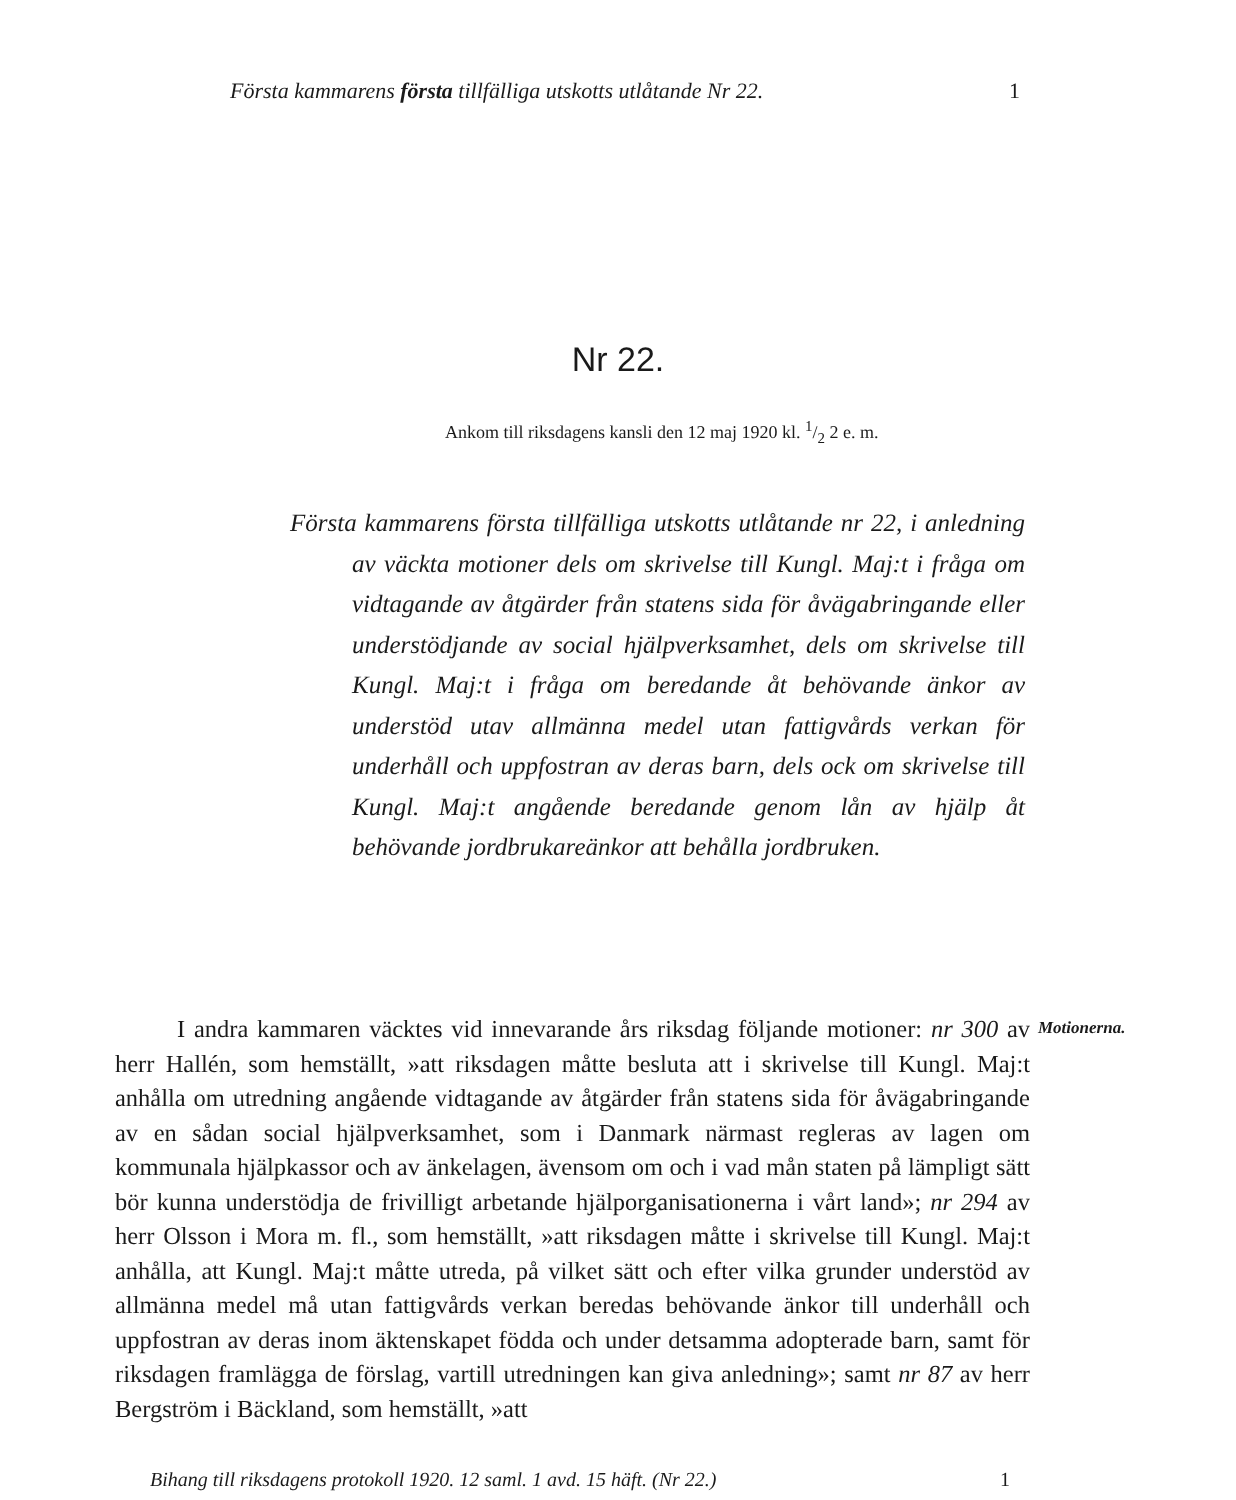Första kammarens första tillfälliga utskotts utlåtande Nr 22. 1
Nr 22.
Ankom till riksdagens kansli den 12 maj 1920 kl. 1/2 2 e. m.
Första kammarens första tillfälliga utskotts utlåtande nr 22, i anledning av väckta motioner dels om skrivelse till Kungl. Maj:t i fråga om vidtagande av åtgärder från statens sida för åvägabringande eller understödjande av social hjälpverksamhet, dels om skrivelse till Kungl. Maj:t i fråga om beredande åt behövande änkor av understöd utav allmänna medel utan fattigvårds verkan för underhåll och uppfostran av deras barn, dels ock om skrivelse till Kungl. Maj:t angående beredande genom lån av hjälp åt behövande jordbrukareänkor att behålla jordbruken.
I andra kammaren väcktes vid innevarande års riksdag följande motioner: nr 300 av herr Hallén, som hemställt, »att riksdagen måtte besluta att i skrivelse till Kungl. Maj:t anhålla om utredning angående vidtagande av åtgärder från statens sida för åvägabringande av en sådan social hjälpverksamhet, som i Danmark närmast regleras av lagen om kommunala hjälpkassor och av änkelagen, ävensom om och i vad mån staten på lämpligt sätt bör kunna understödja de frivilligt arbetande hjälporganisationerna i vårt land»; nr 294 av herr Olsson i Mora m. fl., som hemställt, »att riksdagen måtte i skrivelse till Kungl. Maj:t anhålla, att Kungl. Maj:t måtte utreda, på vilket sätt och efter vilka grunder understöd av allmänna medel må utan fattigvårds verkan beredas behövande änkor till underhåll och uppfostran av deras inom äktenskapet födda och under detsamma adopterade barn, samt för riksdagen framlägga de förslag, vartill utredningen kan giva anledning»; samt nr 87 av herr Bergström i Bäckland, som hemställt, »att
Motionerna.
Bihang till riksdagens protokoll 1920. 12 saml. 1 avd. 15 häft. (Nr 22.) 1